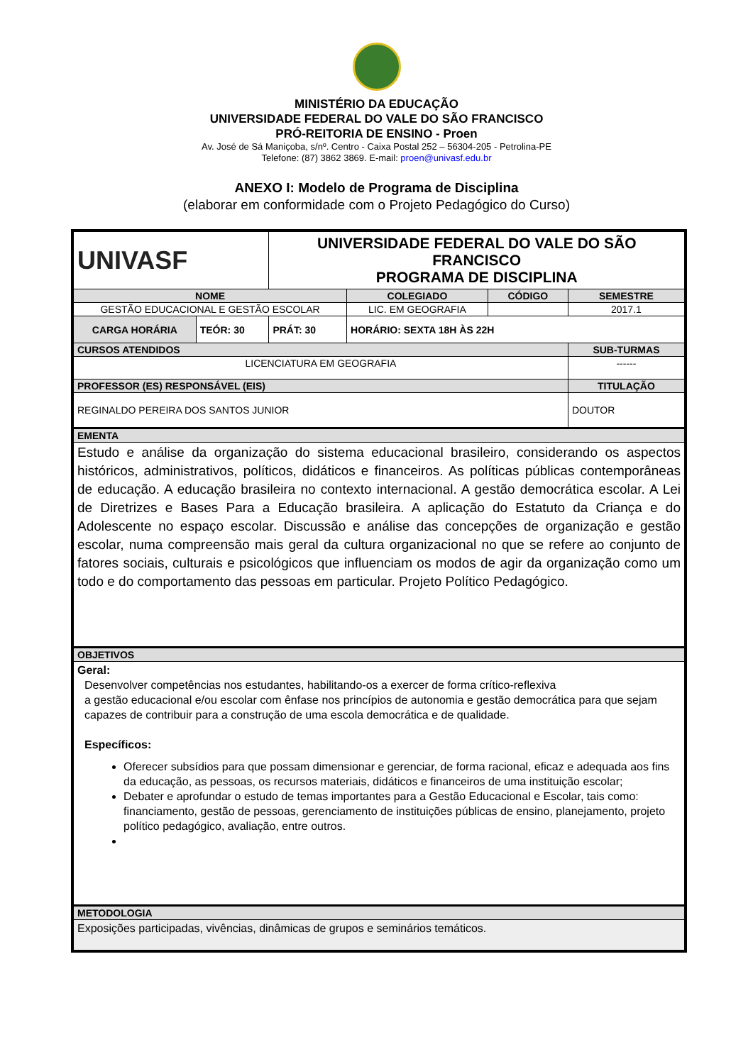MINISTÉRIO DA EDUCAÇÃO
UNIVERSIDADE FEDERAL DO VALE DO SÃO FRANCISCO
PRÓ-REITORIA DE ENSINO - Proen
Av. José de Sá Maniçoba, s/nº. Centro - Caixa Postal 252 – 56304-205 - Petrolina-PE
Telefone: (87) 3862 3869. E-mail: proen@univasf.edu.br
ANEXO I: Modelo de Programa de Disciplina
(elaborar em conformidade com o Projeto Pedagógico do Curso)
| UNIVASF | | UNIVERSIDADE FEDERAL DO VALE DO SÃO FRANCISCO PROGRAMA DE DISCIPLINA | | | | |
| NOME | | | | COLEGIADO | CÓDIGO | SEMESTRE |
| GESTÃO EDUCACIONAL E GESTÃO ESCOLAR | | | | LIC. EM GEOGRAFIA | | 2017.1 |
| CARGA HORÁRIA | TEÓR: 30 | PRÁT: 30 | HORÁRIO: SEXTA 18H ÀS 22H | | | |
| CURSOS ATENDIDOS | | | | | | SUB-TURMAS |
| LICENCIATURA EM GEOGRAFIA | | | | | | ------ |
| PROFESSOR (ES) RESPONSÁVEL (EIS) | | | | | | TITULAÇÃO |
| REGINALDO PEREIRA DOS SANTOS JUNIOR | | | | | | DOUTOR |
| EMENTA | | | | | | |
| Estudo e análise da organização do sistema educacional brasileiro, considerando os aspectos históricos, administrativos, políticos, didáticos e financeiros. As políticas públicas contemporâneas de educação. A educação brasileira no contexto internacional. A gestão democrática escolar. A Lei de Diretrizes e Bases Para a Educação brasileira. A aplicação do Estatuto da Criança e do Adolescente no espaço escolar. Discussão e análise das concepções de organização e gestão escolar, numa compreensão mais geral da cultura organizacional no que se refere ao conjunto de fatores sociais, culturais e psicológicos que influenciam os modos de agir da organização como um todo e do comportamento das pessoas em particular. Projeto Político Pedagógico. | | | | | | |
| OBJETIVOS | | | | | | |
| Geral: Desenvolver competências nos estudantes, habilitando-os a exercer de forma crítico-reflexiva a gestão educacional e/ou escolar com ênfase nos princípios de autonomia e gestão democrática para que sejam capazes de contribuir para a construção de uma escola democrática e de qualidade. Específicos: Oferecer subsídios para que possam dimensionar e gerenciar, de forma racional, eficaz e adequada aos fins da educação, as pessoas, os recursos materiais, didáticos e financeiros de uma instituição escolar; Debater e aprofundar o estudo de temas importantes para a Gestão Educacional e Escolar, tais como: financiamento, gestão de pessoas, gerenciamento de instituições públicas de ensino, planejamento, projeto político pedagógico, avaliação, entre outros. | | | | | | |
| METODOLOGIA | | | | | | |
| Exposições participadas, vivências, dinâmicas de grupos e seminários temáticos. | | | | | | |